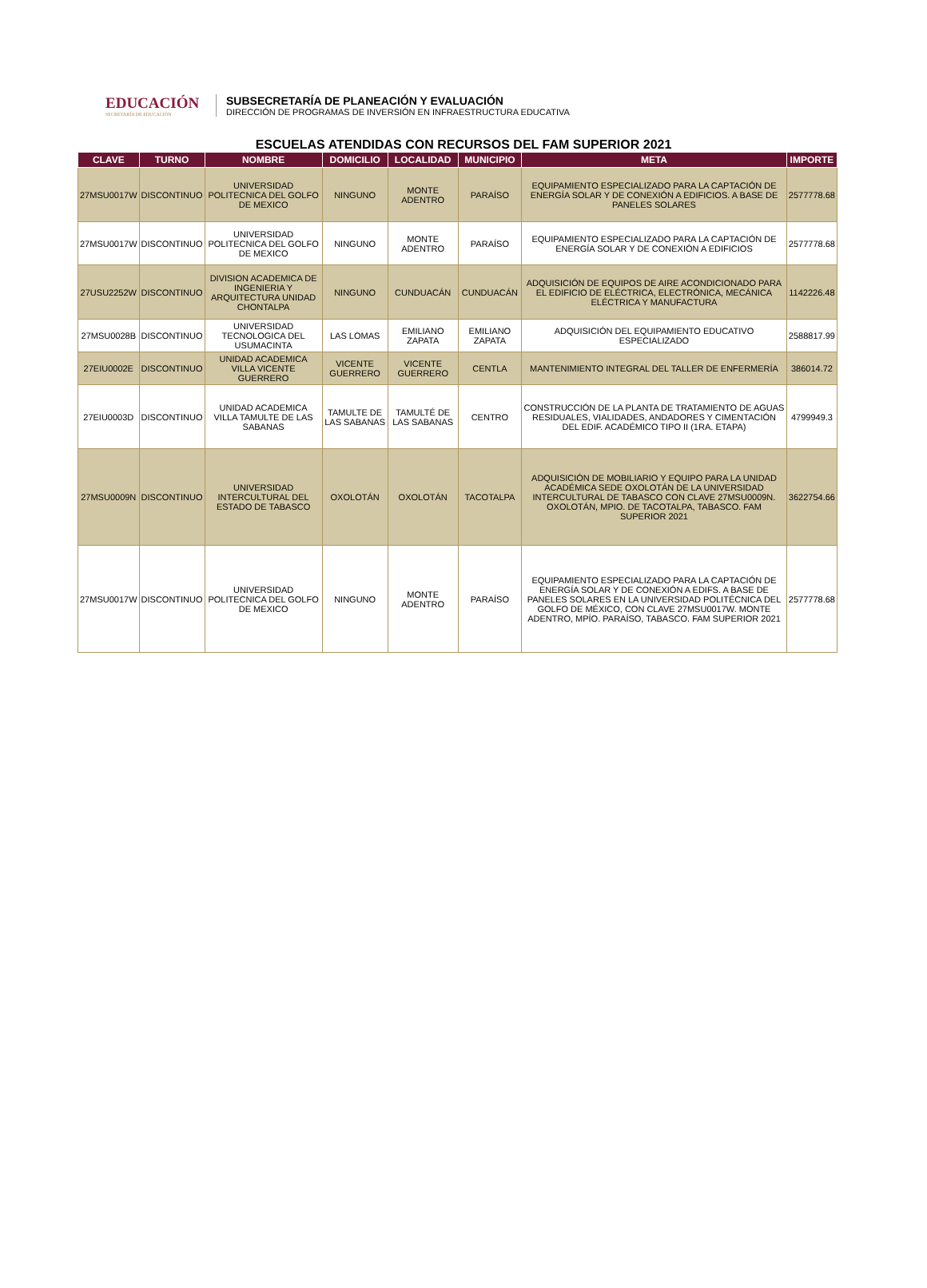EDUCACIÓN
SECRETARÍA DE EDUCACIÓN
SUBSECRETARÍA DE PLANEACIÓN Y EVALUACIÓN
DIRECCIÓN DE PROGRAMAS DE INVERSIÓN EN INFRAESTRUCTURA EDUCATIVA
ESCUELAS ATENDIDAS CON RECURSOS DEL FAM SUPERIOR 2021
| CLAVE | TURNO | NOMBRE | DOMICILIO | LOCALIDAD | MUNICIPIO | META | IMPORTE |
| --- | --- | --- | --- | --- | --- | --- | --- |
| 27MSU0017W | DISCONTINUO | UNIVERSIDAD POLITECNICA DEL GOLFO DE MEXICO | NINGUNO | MONTE ADENTRO | PARAÍSO | EQUIPAMIENTO ESPECIALIZADO PARA LA CAPTACIÓN DE ENERGÍA SOLAR Y DE CONEXIÓN A EDIFICIOS. A BASE DE PANELES SOLARES | 2577778.68 |
| 27MSU0017W | DISCONTINUO | UNIVERSIDAD POLITECNICA DEL GOLFO DE MEXICO | NINGUNO | MONTE ADENTRO | PARAÍSO | EQUIPAMIENTO ESPECIALIZADO PARA LA CAPTACIÓN DE ENERGÍA SOLAR Y DE CONEXIÓN A EDIFICIOS | 2577778.68 |
| 27USU2252W | DISCONTINUO | DIVISION ACADEMICA DE INGENIERIA Y ARQUITECTURA UNIDAD CHONTALPA | NINGUNO | CUNDUACÁN | CUNDUACÁN | ADQUISICIÓN DE EQUIPOS DE AIRE ACONDICIONADO PARA EL EDIFICIO DE ELÉCTRICA, ELECTRÓNICA, MECÁNICA ELÉCTRICA Y MANUFACTURA | 1142226.48 |
| 27MSU0028B | DISCONTINUO | UNIVERSIDAD TECNOLOGICA DEL USUMACINTA | LAS LOMAS | EMILIANO ZAPATA | EMILIANO ZAPATA | ADQUISICIÓN DEL EQUIPAMIENTO EDUCATIVO ESPECIALIZADO | 2588817.99 |
| 27EIU0002E | DISCONTINUO | UNIDAD ACADEMICA VILLA VICENTE GUERRERO | VICENTE GUERRERO | VICENTE GUERRERO | CENTLA | MANTENIMIENTO INTEGRAL DEL TALLER DE ENFERMERÍA | 386014.72 |
| 27EIU0003D | DISCONTINUO | UNIDAD ACADEMICA VILLA TAMULTE DE LAS SABANAS | TAMULTE DE LAS SABANAS | TAMULTÉ DE LAS SABANAS | CENTRO | CONSTRUCCIÓN DE LA PLANTA DE TRATAMIENTO DE AGUAS RESIDUALES, VIALIDADES, ANDADORES Y CIMENTACIÓN DEL EDIF. ACADÉMICO TIPO II (1RA. ETAPA) | 4799949.3 |
| 27MSU0009N | DISCONTINUO | UNIVERSIDAD INTERCULTURAL DEL ESTADO DE TABASCO | OXOLOTÁN | OXOLOTÁN | TACOTALPA | ADQUISICIÓN DE MOBILIARIO Y EQUIPO PARA LA UNIDAD ACADÉMICA SEDE OXOLOTÁN DE LA UNIVERSIDAD INTERCULTURAL DE TABASCO CON CLAVE 27MSU0009N. OXOLOTÁN, MPIO. DE TACOTALPA, TABASCO. FAM SUPERIOR 2021 | 3622754.66 |
| 27MSU0017W | DISCONTINUO | UNIVERSIDAD POLITECNICA DEL GOLFO DE MEXICO | NINGUNO | MONTE ADENTRO | PARAÍSO | EQUIPAMIENTO ESPECIALIZADO PARA LA CAPTACIÓN DE ENERGÍA SOLAR Y DE CONEXIÓN A EDIFS. A BASE DE PANELES SOLARES EN LA UNIVERSIDAD POLITÉCNICA DEL GOLFO DE MÉXICO, CON CLAVE 27MSU0017W. MONTE ADENTRO, MPÍO. PARAÍSO, TABASCO. FAM SUPERIOR 2021 | 2577778.68 |